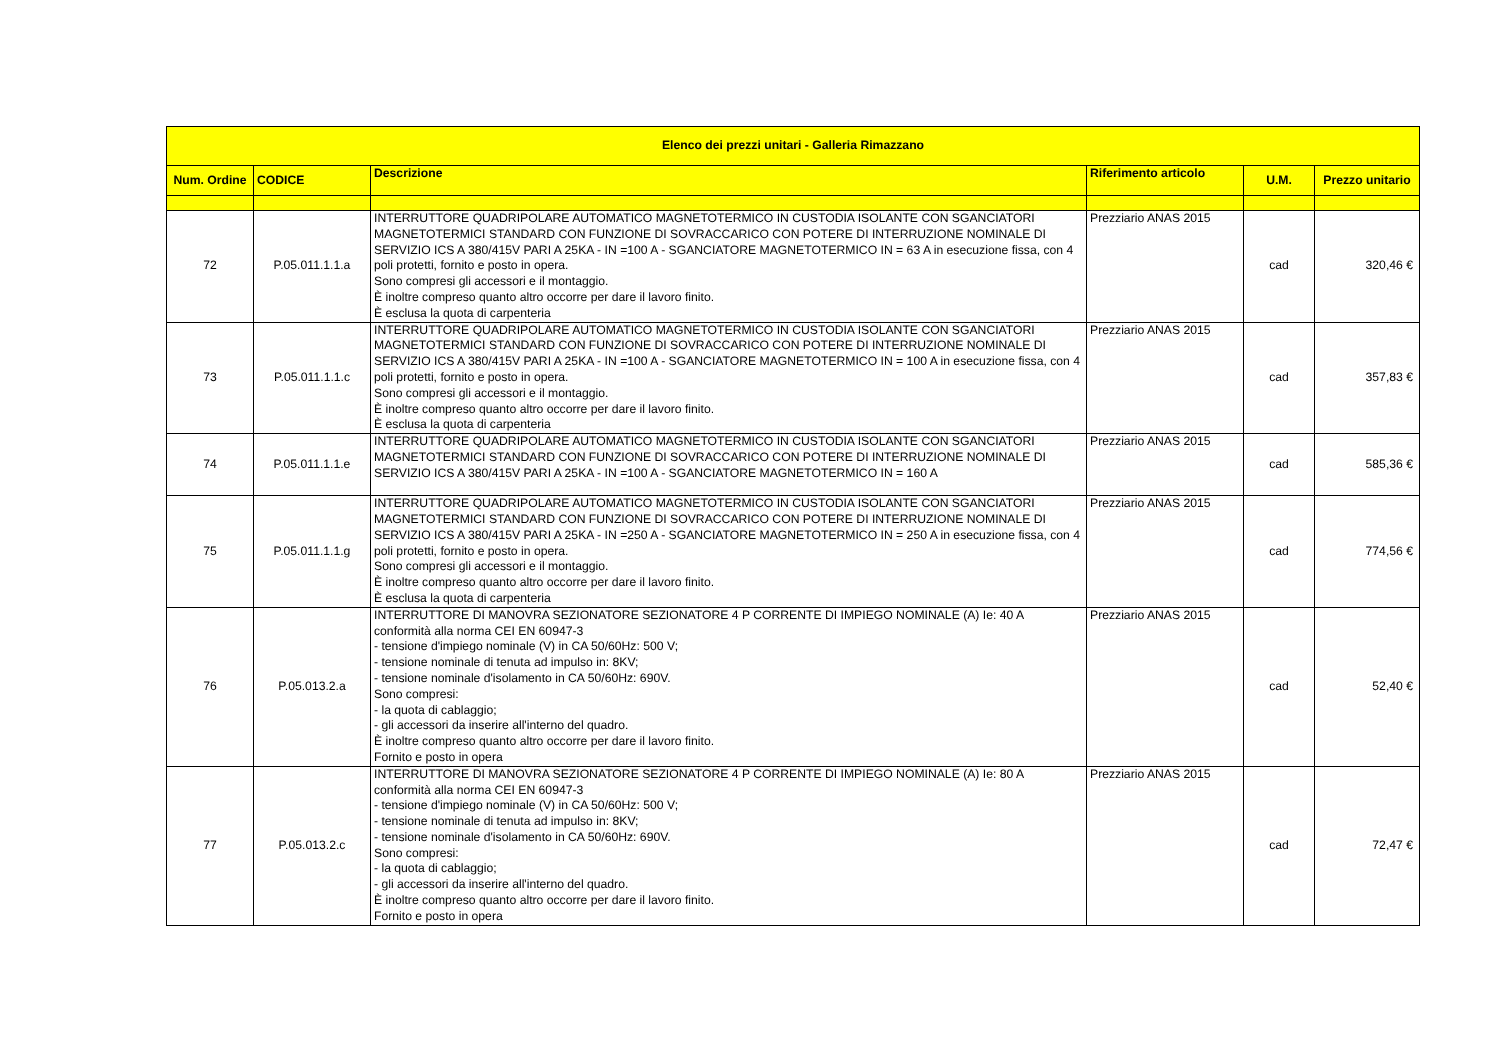| Elenco dei prezzi unitari - Galleria Rimazzano | | | | | |
| --- | --- | --- | --- | --- | --- |
| Num. Ordine | CODICE | Descrizione | Riferimento articolo | U.M. | Prezzo unitario |
| 72 | P.05.011.1.1.a | INTERRUTTORE QUADRIPOLARE AUTOMATICO MAGNETOTERMICO IN CUSTODIA ISOLANTE CON SGANCIATORI MAGNETOTERMICI STANDARD CON FUNZIONE DI SOVRACCARICO CON POTERE DI INTERRUZIONE NOMINALE DI SERVIZIO ICS A 380/415V PARI A 25KA - IN =100 A - SGANCIATORE MAGNETOTERMICO IN = 63 A in esecuzione fissa, con 4 poli protetti, fornito e posto in opera. Sono compresi gli accessori e il montaggio. È inoltre compreso quanto altro occorre per dare il lavoro finito. È esclusa la quota di carpenteria | Prezziario ANAS 2015 | cad | 320,46 € |
| 73 | P.05.011.1.1.c | INTERRUTTORE QUADRIPOLARE AUTOMATICO MAGNETOTERMICO IN CUSTODIA ISOLANTE CON SGANCIATORI MAGNETOTERMICI STANDARD CON FUNZIONE DI SOVRACCARICO CON POTERE DI INTERRUZIONE NOMINALE DI SERVIZIO ICS A 380/415V PARI A 25KA - IN =100 A - SGANCIATORE MAGNETOTERMICO IN = 100 A in esecuzione fissa, con 4 poli protetti, fornito e posto in opera. Sono compresi gli accessori e il montaggio. È inoltre compreso quanto altro occorre per dare il lavoro finito. È esclusa la quota di carpenteria | Prezziario ANAS 2015 | cad | 357,83 € |
| 74 | P.05.011.1.1.e | INTERRUTTORE QUADRIPOLARE AUTOMATICO MAGNETOTERMICO IN CUSTODIA ISOLANTE CON SGANCIATORI MAGNETOTERMICI STANDARD CON FUNZIONE DI SOVRACCARICO CON POTERE DI INTERRUZIONE NOMINALE DI SERVIZIO ICS A 380/415V PARI A 25KA - IN =100 A - SGANCIATORE MAGNETOTERMICO IN = 160 A | Prezziario ANAS 2015 | cad | 585,36 € |
| 75 | P.05.011.1.1.g | INTERRUTTORE QUADRIPOLARE AUTOMATICO MAGNETOTERMICO IN CUSTODIA ISOLANTE CON SGANCIATORI MAGNETOTERMICI STANDARD CON FUNZIONE DI SOVRACCARICO CON POTERE DI INTERRUZIONE NOMINALE DI SERVIZIO ICS A 380/415V PARI A 25KA - IN =250 A - SGANCIATORE MAGNETOTERMICO IN = 250 A in esecuzione fissa, con 4 poli protetti, fornito e posto in opera. Sono compresi gli accessori e il montaggio. È inoltre compreso quanto altro occorre per dare il lavoro finito. È esclusa la quota di carpenteria | Prezziario ANAS 2015 | cad | 774,56 € |
| 76 | P.05.013.2.a | INTERRUTTORE DI MANOVRA SEZIONATORE SEZIONATORE 4 P CORRENTE DI IMPIEGO NOMINALE (A) Ie: 40 A conformità alla norma CEI EN 60947-3 - tensione d'impiego nominale (V) in CA 50/60Hz: 500 V; - tensione nominale di tenuta ad impulso in: 8KV; - tensione nominale d'isolamento in CA 50/60Hz: 690V. Sono compresi: - la quota di cablaggio; - gli accessori da inserire all'interno del quadro. È inoltre compreso quanto altro occorre per dare il lavoro finito. Fornito e posto in opera | Prezziario ANAS 2015 | cad | 52,40 € |
| 77 | P.05.013.2.c | INTERRUTTORE DI MANOVRA SEZIONATORE SEZIONATORE 4 P CORRENTE DI IMPIEGO NOMINALE (A) Ie: 80 A conformità alla norma CEI EN 60947-3 - tensione d'impiego nominale (V) in CA 50/60Hz: 500 V; - tensione nominale di tenuta ad impulso in: 8KV; - tensione nominale d'isolamento in CA 50/60Hz: 690V. Sono compresi: - la quota di cablaggio; - gli accessori da inserire all'interno del quadro. È inoltre compreso quanto altro occorre per dare il lavoro finito. Fornito e posto in opera | Prezziario ANAS 2015 | cad | 72,47 € |